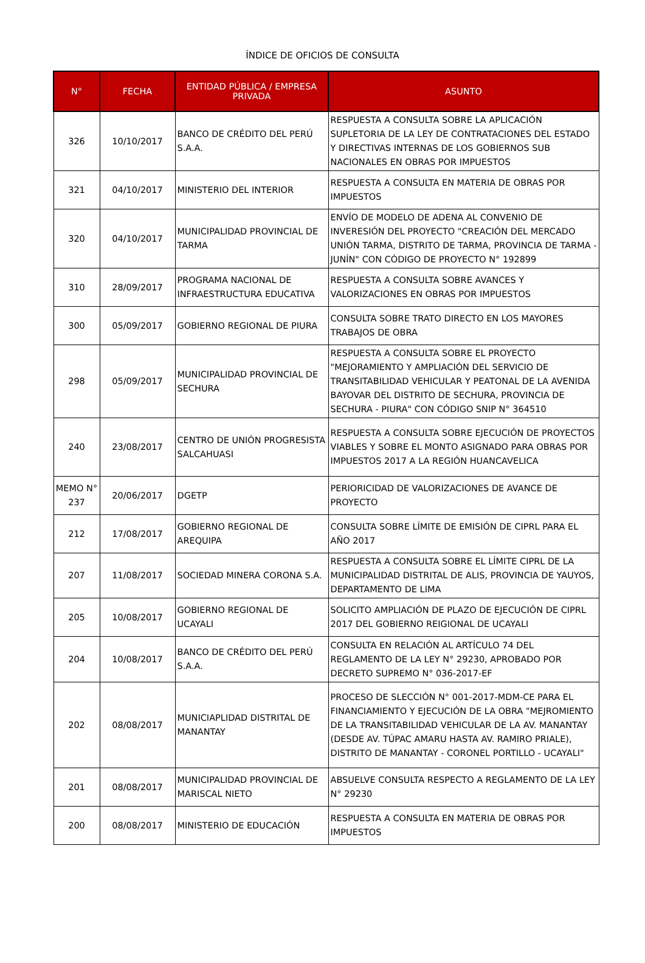ÍNDICE DE OFICIOS DE CONSULTA
| N° | FECHA | ENTIDAD PÚBLICA / EMPRESA PRIVADA | ASUNTO |
| --- | --- | --- | --- |
| 326 | 10/10/2017 | BANCO DE CRÉDITO DEL PERÚ S.A.A. | RESPUESTA A CONSULTA SOBRE LA APLICACIÓN SUPLETORIA DE LA LEY DE CONTRATACIONES DEL ESTADO Y DIRECTIVAS INTERNAS DE LOS GOBIERNOS SUB NACIONALES EN OBRAS POR IMPUESTOS |
| 321 | 04/10/2017 | MINISTERIO DEL INTERIOR | RESPUESTA A CONSULTA EN MATERIA DE OBRAS POR IMPUESTOS |
| 320 | 04/10/2017 | MUNICIPALIDAD PROVINCIAL DE TARMA | ENVÍO DE MODELO DE ADENA AL CONVENIO DE INVERESIÓN DEL PROYECTO "CREACIÓN DEL MERCADO UNIÓN TARMA, DISTRITO DE TARMA, PROVINCIA DE TARMA - JUNÍN" CON CÓDIGO DE PROYECTO N° 192899 |
| 310 | 28/09/2017 | PROGRAMA NACIONAL DE INFRAESTRUCTURA EDUCATIVA | RESPUESTA A CONSULTA SOBRE AVANCES Y VALORIZACIONES EN OBRAS POR IMPUESTOS |
| 300 | 05/09/2017 | GOBIERNO REGIONAL DE PIURA | CONSULTA SOBRE TRATO DIRECTO EN LOS MAYORES TRABAJOS DE OBRA |
| 298 | 05/09/2017 | MUNICIPALIDAD PROVINCIAL DE SECHURA | RESPUESTA A CONSULTA SOBRE EL PROYECTO "MEJORAMIENTO Y AMPLIACIÓN DEL SERVICIO DE TRANSITABILIDAD VEHICULAR Y PEATONAL DE LA AVENIDA BAYOVAR DEL DISTRITO DE SECHURA, PROVINCIA DE SECHURA - PIURA" CON CÓDIGO SNIP N° 364510 |
| 240 | 23/08/2017 | CENTRO DE UNIÓN PROGRESISTA SALCAHUASI | RESPUESTA A CONSULTA SOBRE EJECUCIÓN DE PROYECTOS VIABLES Y SOBRE EL MONTO ASIGNADO PARA OBRAS POR IMPUESTOS 2017 A LA REGIÓN HUANCAVELICA |
| MEMO N° 237 | 20/06/2017 | DGETP | PERIORICIDAD DE VALORIZACIONES DE AVANCE DE PROYECTO |
| 212 | 17/08/2017 | GOBIERNO REGIONAL DE AREQUIPA | CONSULTA SOBRE LÍMITE DE EMISIÓN DE CIPRL PARA EL AÑO 2017 |
| 207 | 11/08/2017 | SOCIEDAD MINERA CORONA S.A. | RESPUESTA A CONSULTA SOBRE EL LÍMITE CIPRL DE LA MUNICIPALIDAD DISTRITAL DE ALIS, PROVINCIA DE YAUYOS, DEPARTAMENTO DE LIMA |
| 205 | 10/08/2017 | GOBIERNO REGIONAL DE UCAYALI | SOLICITO AMPLIACIÓN DE PLAZO DE EJECUCIÓN DE CIPRL 2017 DEL GOBIERNO REIGIONAL DE UCAYALI |
| 204 | 10/08/2017 | BANCO DE CRÉDITO DEL PERÚ S.A.A. | CONSULTA EN RELACIÓN AL ARTÍCULO 74 DEL REGLAMENTO DE LA LEY N° 29230, APROBADO POR DECRETO SUPREMO N° 036-2017-EF |
| 202 | 08/08/2017 | MUNICIAPLIDAD DISTRITAL DE MANANTAY | PROCESO DE SLECCIÓN N° 001-2017-MDM-CE PARA EL FINANCIAMIENTO Y EJECUCIÓN DE LA OBRA "MEJROMIENTO DE LA TRANSITABILIDAD VEHICULAR DE LA AV. MANANTAY (DESDE AV. TÚPAC AMARU HASTA AV. RAMIRO PRIALE), DISTRITO DE MANANTAY - CORONEL PORTILLO - UCAYALI" |
| 201 | 08/08/2017 | MUNICIPALIDAD PROVINCIAL DE MARISCAL NIETO | ABSUELVE CONSULTA RESPECTO A REGLAMENTO DE LA LEY N° 29230 |
| 200 | 08/08/2017 | MINISTERIO DE EDUCACIÓN | RESPUESTA A CONSULTA EN MATERIA DE OBRAS POR IMPUESTOS |